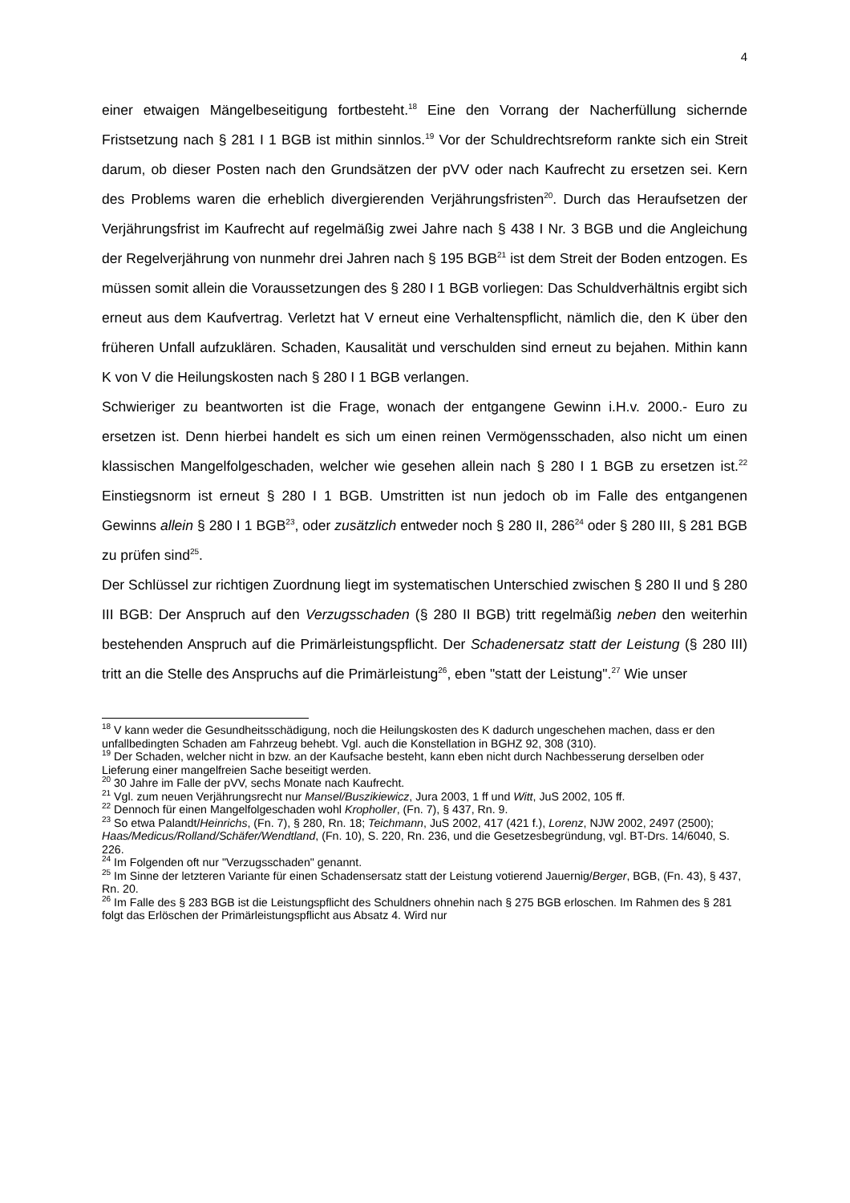4
einer etwaigen Mängelbeseitigung fortbesteht.<sup>18</sup> Eine den Vorrang der Nacherfüllung sichernde Fristsetzung nach § 281 I 1 BGB ist mithin sinnlos.<sup>19</sup> Vor der Schuldrechtsreform rankte sich ein Streit darum, ob dieser Posten nach den Grundsätzen der pVV oder nach Kaufrecht zu ersetzen sei. Kern des Problems waren die erheblich divergierenden Verjährungsfristen<sup>20</sup>. Durch das Heraufsetzen der Verjährungsfrist im Kaufrecht auf regelmäßig zwei Jahre nach § 438 I Nr. 3 BGB und die Angleichung der Regelverjährung von nunmehr drei Jahren nach § 195 BGB<sup>21</sup> ist dem Streit der Boden entzogen. Es müssen somit allein die Voraussetzungen des § 280 I 1 BGB vorliegen: Das Schuldverhältnis ergibt sich erneut aus dem Kaufvertrag. Verletzt hat V erneut eine Verhaltenspflicht, nämlich die, den K über den früheren Unfall aufzuklären. Schaden, Kausalität und verschulden sind erneut zu bejahen. Mithin kann K von V die Heilungskosten nach § 280 I 1 BGB verlangen.
Schwieriger zu beantworten ist die Frage, wonach der entgangene Gewinn i.H.v. 2000.- Euro zu ersetzen ist. Denn hierbei handelt es sich um einen reinen Vermögensschaden, also nicht um einen klassischen Mangelfolgeschaden, welcher wie gesehen allein nach § 280 I 1 BGB zu ersetzen ist.<sup>22</sup> Einstiegsnorm ist erneut § 280 I 1 BGB. Umstritten ist nun jedoch ob im Falle des entgangenen Gewinns allein § 280 I 1 BGB<sup>23</sup>, oder zusätzlich entweder noch § 280 II, 286<sup>24</sup> oder § 280 III, § 281 BGB zu prüfen sind<sup>25</sup>.
Der Schlüssel zur richtigen Zuordnung liegt im systematischen Unterschied zwischen § 280 II und § 280 III BGB: Der Anspruch auf den Verzugsschaden (§ 280 II BGB) tritt regelmäßig neben den weiterhin bestehenden Anspruch auf die Primärleistungspflicht. Der Schadenersatz statt der Leistung (§ 280 III) tritt an die Stelle des Anspruchs auf die Primärleistung<sup>26</sup>, eben "statt der Leistung".<sup>27</sup> Wie unser
<sup>18</sup> V kann weder die Gesundheitsschädigung, noch die Heilungskosten des K dadurch ungeschehen machen, dass er den unfallbedingten Schaden am Fahrzeug behebt. Vgl. auch die Konstellation in BGHZ 92, 308 (310).
<sup>19</sup> Der Schaden, welcher nicht in bzw. an der Kaufsache besteht, kann eben nicht durch Nachbesserung derselben oder Lieferung einer mangelfreien Sache beseitigt werden.
<sup>20</sup> 30 Jahre im Falle der pVV, sechs Monate nach Kaufrecht.
<sup>21</sup> Vgl. zum neuen Verjährungsrecht nur Mansel/Buszikiewicz, Jura 2003, 1 ff und Witt, JuS 2002, 105 ff.
<sup>22</sup> Dennoch für einen Mangelfolgeschaden wohl Kropholler, (Fn. 7), § 437, Rn. 9.
<sup>23</sup> So etwa Palandt/Heinrichs, (Fn. 7), § 280, Rn. 18; Teichmann, JuS 2002, 417 (421 f.), Lorenz, NJW 2002, 2497 (2500); Haas/Medicus/Rolland/Schäfer/Wendtland, (Fn. 10), S. 220, Rn. 236, und die Gesetzesbegründung, vgl. BT-Drs. 14/6040, S. 226.
<sup>24</sup> Im Folgenden oft nur "Verzugsschaden" genannt.
<sup>25</sup> Im Sinne der letzteren Variante für einen Schadensersatz statt der Leistung votierend Jauernig/Berger, BGB, (Fn. 43), § 437, Rn. 20.
<sup>26</sup> Im Falle des § 283 BGB ist die Leistungspflicht des Schuldners ohnehin nach § 275 BGB erloschen. Im Rahmen des § 281 folgt das Erlöschen der Primärleistungspflicht aus Absatz 4. Wird nur